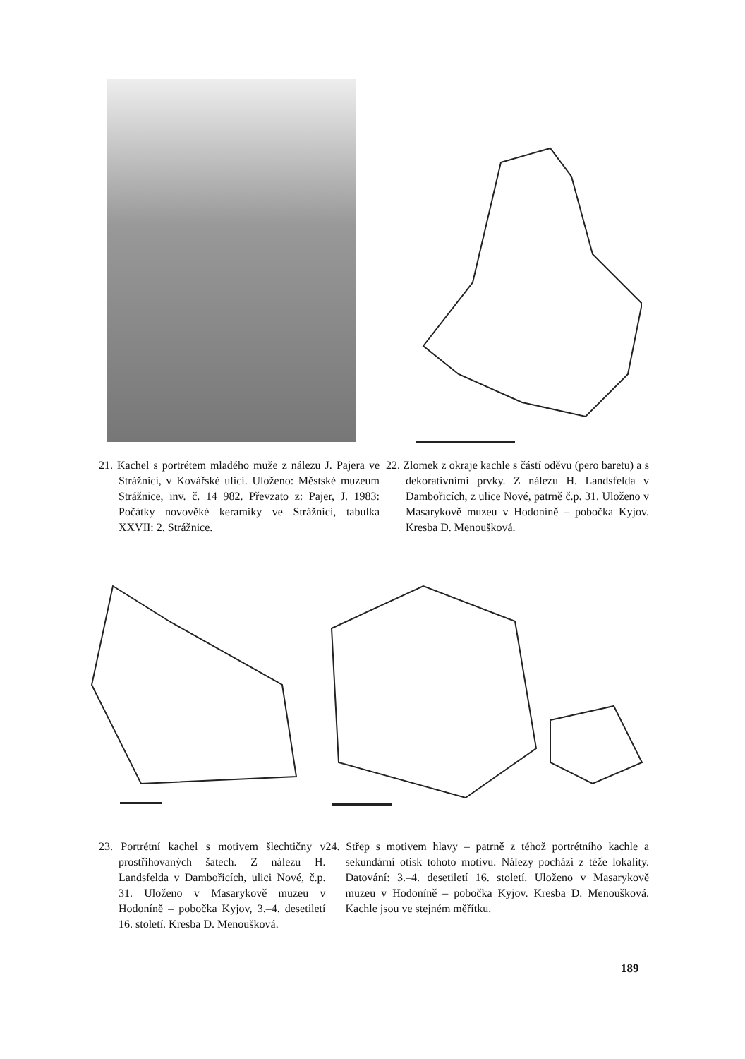21. Kachel s portrétem mladého muže z nálezu J. Pajera ve Strážnici, v Kovářské ulici. Uloženo: Městské muzeum Strážnice, inv. č. 14 982. Převzato z: Pajer, J. 1983: Počátky novověké keramiky ve Strážnici, tabulka XXVII: 2. Strážnice.
22. Zlomek z okraje kachle s částí oděvu (pero baretu) a s dekorativními prvky. Z nálezu H. Landsfelda v Dambořicích, z ulice Nové, patrně č.p. 31. Uloženo v Masarykově muzeu v Hodoníně – pobočka Kyjov. Kresba D. Menoušková.
23. Portrétní kachel s motivem šlechtičny v prostřihovaných šatech. Z nálezu H. Landsfelda v Dambořicích, ulici Nové, č.p. 31. Uloženo v Masarykově muzeu v Hodoníně – pobočka Kyjov, 3.–4. desetiletí 16. století. Kresba D. Menoušková.
24. Střep s motivem hlavy – patrně z téhož portrétního kachle a sekundární otisk tohoto motivu. Nálezy pochází z téže lokality. Datování: 3.–4. desetiletí 16. století. Uloženo v Masarykově muzeu v Hodoníně – pobočka Kyjov. Kresba D. Menoušková. Kachle jsou ve stejném měřítku.
189